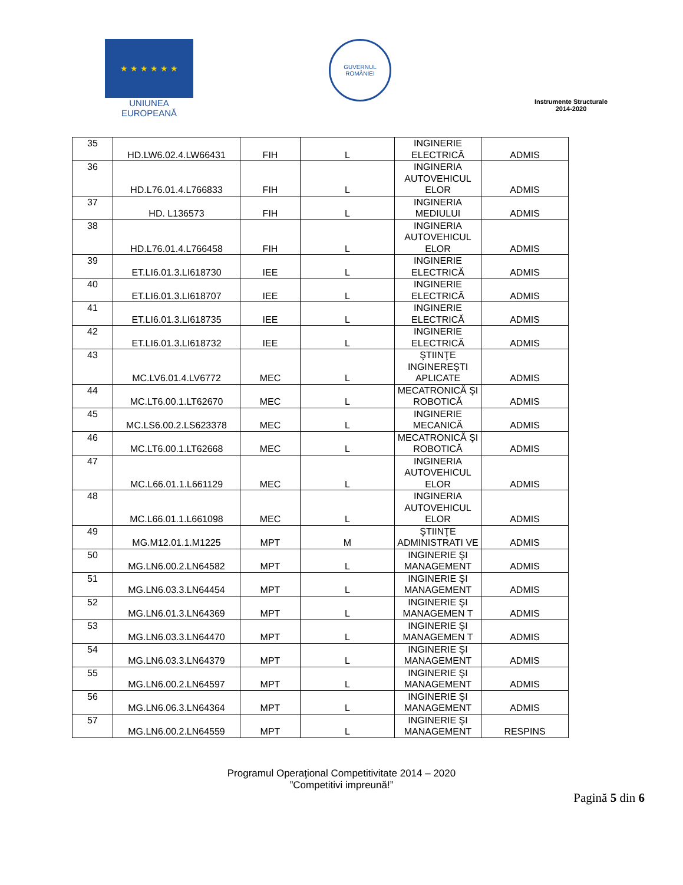★ ★ ★ ★ ★ ★
UNIUNEA EUROPEANĂ
GUVERNUL
ROMÂNIEI
Instrumente Structurale
2014-2020
| 35 | HD.LW6.02.4.LW66431 | FIH | L | INGINERIE ELECTRICĂ | ADMIS |
| 36 | HD.L76.01.4.L766833 | FIH | L | INGINERIA AUTOVEHICUL ELOR | ADMIS |
| 37 | HD. L136573 | FIH | L | INGINERIA MEDIULUI | ADMIS |
| 38 | HD.L76.01.4.L766458 | FIH | L | INGINERIA AUTOVEHICUL ELOR | ADMIS |
| 39 | ET.LI6.01.3.LI618730 | IEE | L | INGINERIE ELECTRICĂ | ADMIS |
| 40 | ET.LI6.01.3.LI618707 | IEE | L | INGINERIE ELECTRICĂ | ADMIS |
| 41 | ET.LI6.01.3.LI618735 | IEE | L | INGINERIE ELECTRICĂ | ADMIS |
| 42 | ET.LI6.01.3.LI618732 | IEE | L | INGINERIE ELECTRICĂ | ADMIS |
| 43 | MC.LV6.01.4.LV6772 | MEC | L | ŞTIINŢE INGINEREŞTI APLICATE | ADMIS |
| 44 | MC.LT6.00.1.LT62670 | MEC | L | MECATRONICĂ ŞI ROBOTICĂ | ADMIS |
| 45 | MC.LS6.00.2.LS623378 | MEC | L | INGINERIE MECANICĂ | ADMIS |
| 46 | MC.LT6.00.1.LT62668 | MEC | L | MECATRONICĂ ŞI ROBOTICĂ | ADMIS |
| 47 | MC.L66.01.1.L661129 | MEC | L | INGINERIA AUTOVEHICUL ELOR | ADMIS |
| 48 | MC.L66.01.1.L661098 | MEC | L | INGINERIA AUTOVEHICUL ELOR | ADMIS |
| 49 | MG.M12.01.1.M1225 | MPT | M | ŞTIINŢE ADMINISTRATI VE | ADMIS |
| 50 | MG.LN6.00.2.LN64582 | MPT | L | INGINERIE ŞI MANAGEMENT | ADMIS |
| 51 | MG.LN6.03.3.LN64454 | MPT | L | INGINERIE ŞI MANAGEMENT | ADMIS |
| 52 | MG.LN6.01.3.LN64369 | MPT | L | INGINERIE ŞI MANAGEMEN T | ADMIS |
| 53 | MG.LN6.03.3.LN64470 | MPT | L | INGINERIE ŞI MANAGEMEN T | ADMIS |
| 54 | MG.LN6.03.3.LN64379 | MPT | L | INGINERIE ŞI MANAGEMENT | ADMIS |
| 55 | MG.LN6.00.2.LN64597 | MPT | L | INGINERIE ŞI MANAGEMENT | ADMIS |
| 56 | MG.LN6.06.3.LN64364 | MPT | L | INGINERIE ŞI MANAGEMENT | ADMIS |
| 57 | MG.LN6.00.2.LN64559 | MPT | L | INGINERIE ŞI MANAGEMENT | RESPINS |
Pagină 5 din 6
Programul Operaţional Competitivitate 2014 – 2020
”Competitivi impreună!”